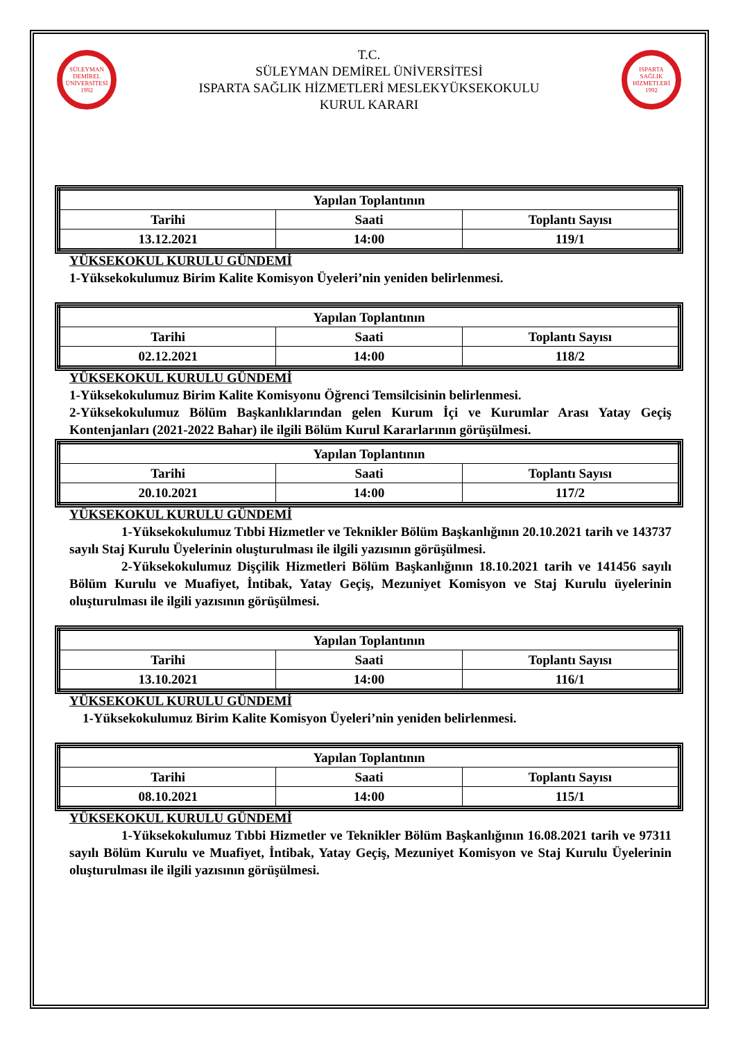SÜLEYMAN DEMİREL ÜNİVERSİTESİ 1992
T.C.
SÜLEYMAN DEMİREL ÜNİVERSİTESİ
ISPARTA SAĞLIK HİZMETLERİ MESLEKYÜKSEKOKULU
KURUL KARARI
ISPARTA SAĞLIK HİZMETLERİ 1992
| Yapılan Toplantının | | |
| --- | --- | --- |
| Tarihi | Saati | Toplantı Sayısı |
| 13.12.2021 | 14:00 | 119/1 |
YÜKSEKOKUL KURULU GÜNDEMİ
1-Yüksekokulumuz Birim Kalite Komisyon Üyeleri’nin yeniden belirlenmesi.
| Yapılan Toplantının | | |
| --- | --- | --- |
| Tarihi | Saati | Toplantı Sayısı |
| 02.12.2021 | 14:00 | 118/2 |
YÜKSEKOKUL KURULU GÜNDEMİ
1-Yüksekokulumuz Birim Kalite Komisyonu Öğrenci Temsilcisinin belirlenmesi.
2-Yüksekokulumuz Bölüm Başkanlıklarından gelen Kurum İçi ve Kurumlar Arası Yatay Geçiş Kontenjanları (2021-2022 Bahar) ile ilgili Bölüm Kurul Kararlarının görüşülmesi.
| Yapılan Toplantının | | |
| --- | --- | --- |
| Tarihi | Saati | Toplantı Sayısı |
| 20.10.2021 | 14:00 | 117/2 |
YÜKSEKOKUL KURULU GÜNDEMİ
1-Yüksekokulumuz Tıbbi Hizmetler ve Teknikler Bölüm Başkanlığının 20.10.2021 tarih ve 143737 sayılı Staj Kurulu Üyelerinin oluşturulması ile ilgili yazısının görüşülmesi.
2-Yüksekokulumuz Dişçilik Hizmetleri Bölüm Başkanlığının 18.10.2021 tarih ve 141456 sayılı Bölüm Kurulu ve Muafiyet, İntibak, Yatay Geçiş, Mezuniyet Komisyon ve Staj Kurulu üyelerinin oluşturulması ile ilgili yazısının görüşülmesi.
| Yapılan Toplantının | | |
| --- | --- | --- |
| Tarihi | Saati | Toplantı Sayısı |
| 13.10.2021 | 14:00 | 116/1 |
YÜKSEKOKUL KURULU GÜNDEMİ
1-Yüksekokulumuz Birim Kalite Komisyon Üyeleri’nin yeniden belirlenmesi.
| Yapılan Toplantının | | |
| --- | --- | --- |
| Tarihi | Saati | Toplantı Sayısı |
| 08.10.2021 | 14:00 | 115/1 |
YÜKSEKOKUL KURULU GÜNDEMİ
1-Yüksekokulumuz Tıbbi Hizmetler ve Teknikler Bölüm Başkanlığının 16.08.2021 tarih ve 97311 sayılı Bölüm Kurulu ve Muafiyet, İntibak, Yatay Geçiş, Mezuniyet Komisyon ve Staj Kurulu Üyelerinin oluşturulması ile ilgili yazısının görüşülmesi.